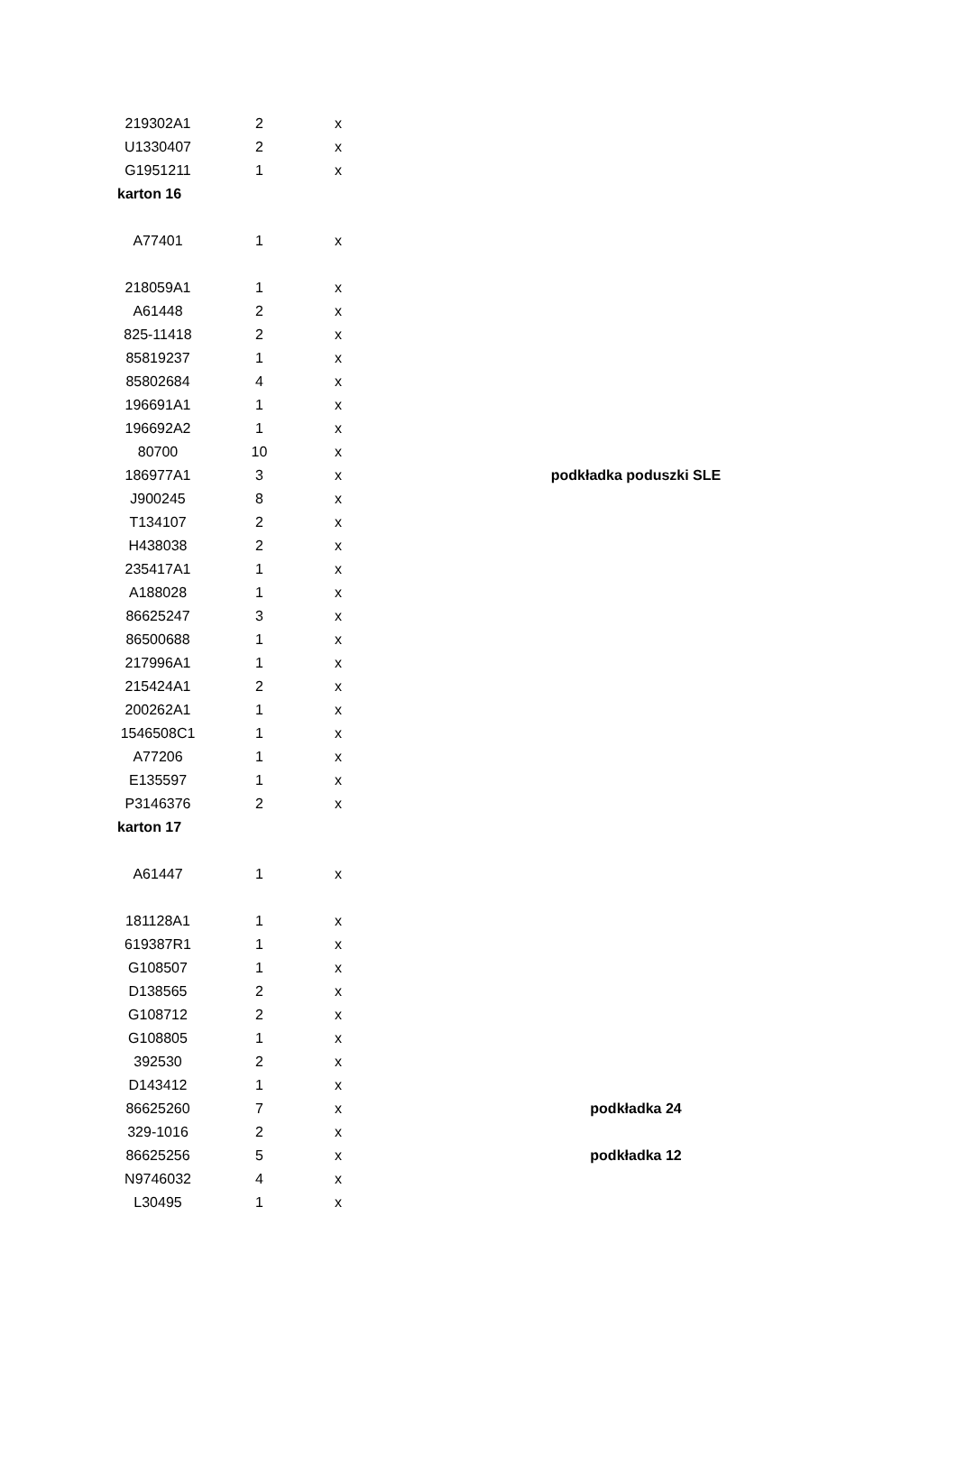| 219302A1 | 2 | x | | |
| U1330407 | 2 | x | | |
| G1951211 | 1 | x | | |
| karton 16 | | | | |
| A77401 | 1 | x | | |
| 218059A1 | 1 | x | | |
| A61448 | 2 | x | | |
| 825-11418 | 2 | x | | |
| 85819237 | 1 | x | | |
| 85802684 | 4 | x | | |
| 196691A1 | 1 | x | | |
| 196692A2 | 1 | x | | |
| 80700 | 10 | x | | |
| 186977A1 | 3 | x | | podkładka poduszki SLE |
| J900245 | 8 | x | | |
| T134107 | 2 | x | | |
| H438038 | 2 | x | | |
| 235417A1 | 1 | x | | |
| A188028 | 1 | x | | |
| 86625247 | 3 | x | | |
| 86500688 | 1 | x | | |
| 217996A1 | 1 | x | | |
| 215424A1 | 2 | x | | |
| 200262A1 | 1 | x | | |
| 1546508C1 | 1 | x | | |
| A77206 | 1 | x | | |
| E135597 | 1 | x | | |
| P3146376 | 2 | x | | |
| karton 17 | | | | |
| A61447 | 1 | x | | |
| 181128A1 | 1 | x | | |
| 619387R1 | 1 | x | | |
| G108507 | 1 | x | | |
| D138565 | 2 | x | | |
| G108712 | 2 | x | | |
| G108805 | 1 | x | | |
| 392530 | 2 | x | | |
| D143412 | 1 | x | | |
| 86625260 | 7 | x | | podkładka 24 |
| 329-1016 | 2 | x | | |
| 86625256 | 5 | x | | podkładka 12 |
| N9746032 | 4 | x | | |
| L30495 | 1 | x | | |